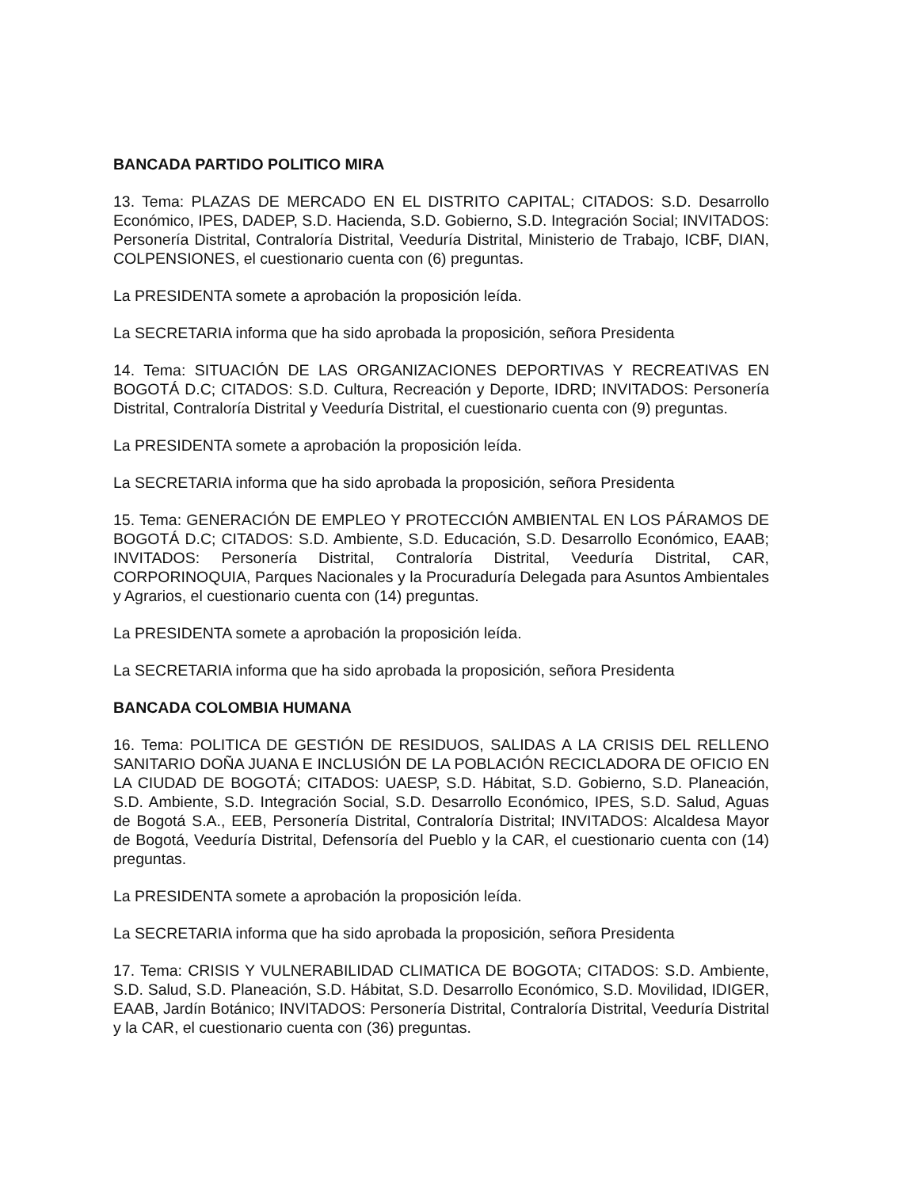BANCADA PARTIDO POLITICO MIRA
13. Tema: PLAZAS DE MERCADO EN EL DISTRITO CAPITAL; CITADOS: S.D. Desarrollo Económico, IPES, DADEP, S.D. Hacienda, S.D. Gobierno, S.D. Integración Social; INVITADOS: Personería Distrital, Contraloría Distrital, Veeduría Distrital, Ministerio de Trabajo, ICBF, DIAN, COLPENSIONES, el cuestionario cuenta con (6) preguntas.
La PRESIDENTA somete a aprobación la proposición leída.
La SECRETARIA informa que ha sido aprobada la proposición, señora Presidenta
14. Tema: SITUACIÓN DE LAS ORGANIZACIONES DEPORTIVAS Y RECREATIVAS EN BOGOTÁ D.C; CITADOS: S.D. Cultura, Recreación y Deporte, IDRD; INVITADOS: Personería Distrital, Contraloría Distrital y Veeduría Distrital, el cuestionario cuenta con (9) preguntas.
La PRESIDENTA somete a aprobación la proposición leída.
La SECRETARIA informa que ha sido aprobada la proposición, señora Presidenta
15. Tema: GENERACIÓN DE EMPLEO Y PROTECCIÓN AMBIENTAL EN LOS PÁRAMOS DE BOGOTÁ D.C; CITADOS: S.D. Ambiente, S.D. Educación, S.D. Desarrollo Económico, EAAB; INVITADOS: Personería Distrital, Contraloría Distrital, Veeduría Distrital, CAR, CORPORINOQUIA, Parques Nacionales y la Procuraduría Delegada para Asuntos Ambientales y Agrarios, el cuestionario cuenta con (14) preguntas.
La PRESIDENTA somete a aprobación la proposición leída.
La SECRETARIA informa que ha sido aprobada la proposición, señora Presidenta
BANCADA COLOMBIA HUMANA
16. Tema: POLITICA DE GESTIÓN DE RESIDUOS, SALIDAS A LA CRISIS DEL RELLENO SANITARIO DOÑA JUANA E INCLUSIÓN DE LA POBLACIÓN RECICLADORA DE OFICIO EN LA CIUDAD DE BOGOTÁ; CITADOS: UAESP, S.D. Hábitat, S.D. Gobierno, S.D. Planeación, S.D. Ambiente, S.D. Integración Social, S.D. Desarrollo Económico, IPES, S.D. Salud, Aguas de Bogotá S.A., EEB, Personería Distrital, Contraloría Distrital; INVITADOS: Alcaldesa Mayor de Bogotá, Veeduría Distrital, Defensoría del Pueblo y la CAR, el cuestionario cuenta con (14) preguntas.
La PRESIDENTA somete a aprobación la proposición leída.
La SECRETARIA informa que ha sido aprobada la proposición, señora Presidenta
17. Tema: CRISIS Y VULNERABILIDAD CLIMATICA DE BOGOTA; CITADOS: S.D. Ambiente, S.D. Salud, S.D. Planeación, S.D. Hábitat, S.D. Desarrollo Económico, S.D. Movilidad, IDIGER, EAAB, Jardín Botánico; INVITADOS: Personería Distrital, Contraloría Distrital, Veeduría Distrital y la CAR, el cuestionario cuenta con (36) preguntas.